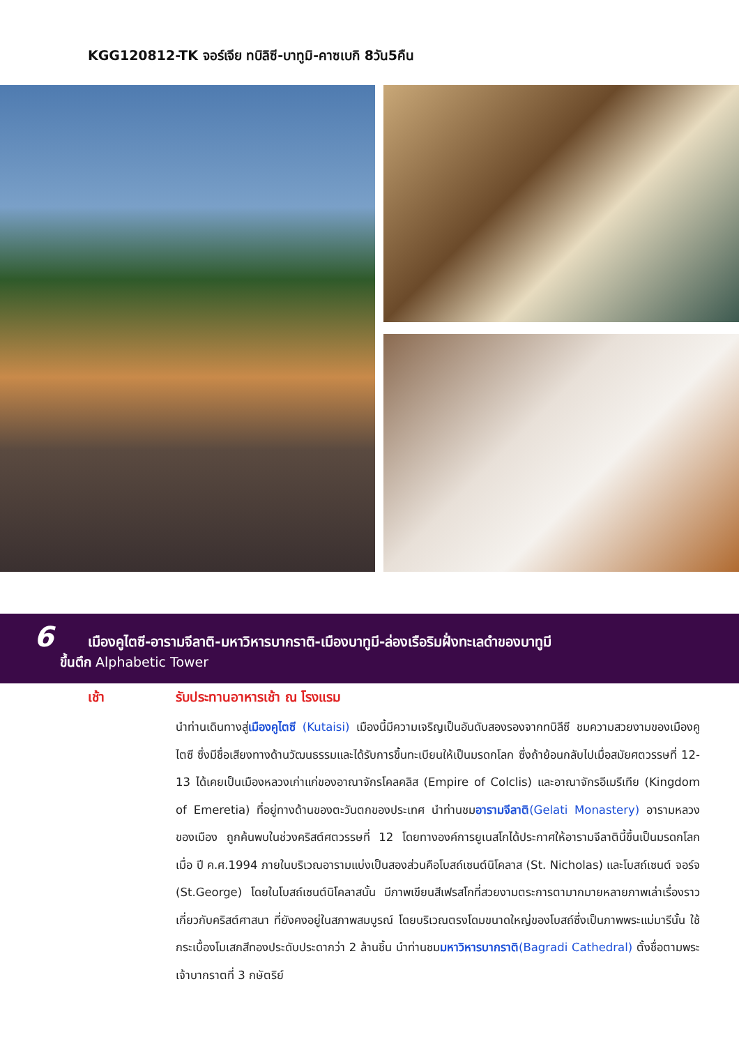KGG120812-TK จอร์เจีย ทบิลิซี-บาทูมิ-คาซเบกิ 8วัน5คืน
6 เมืองคูไตซี-อารามจีลาติ-มหาวิหารบากราติ-เมืองบาทูมี-ล่องเรือริมฝั่งทะเลดำของบาทูมี
ขึ้นตึก Alphabetic Tower
เช้า รับประทานอาหารเช้า ณ โรงแรม
นำท่านเดินทางสู่เมืองคูไตซี (Kutaisi) เมืองนี้มีความเจริญเป็นอันดับสองรองจากทบิลีซี ชมความสวยงามของเมืองคูไตซี ซึ่งมีชื่อเสียงทางด้านวัฒนธรรมและได้รับการขึ้นทะเบียนให้เป็นมรดกโลก ซึ่งถ้าย้อนกลับไปเมื่อสมัยศตวรรษที่ 12-13 ได้เคยเป็นเมืองหลวงเก่าแก่ของอาณาจักรโคลคลิส (Empire of Colclis) และอาณาจักรอีเมรีเทีย (Kingdom of Emeretia) ที่อยู่ทางด้านของตะวันตกของประเทศ นำท่านชมอารามจีลาติ(Gelati Monastery) อารามหลวงของเมือง ถูกค้นพบในช่วงคริสต์ศตวรรษที่ 12 โดยทางองค์การยูเนสโกได้ประกาศให้อารามจีลาตินี้ขึ้นเป็นมรดกโลกเมื่อ ปี ค.ศ.1994 ภายในบริเวณอารามแบ่งเป็นสองส่วนคือโบสถ์เซนต์นิโคลาส (St. Nicholas) และโบสถ์เซนต์ จอร์จ (St.George) โดยในโบสถ์เซนต์นิโคลาสนั้น มีภาพเขียนสีเฟรสโกที่สวยงามตระการตามากมายหลายภาพเล่าเรื่องราวเกี่ยวกับคริสต์ศาสนา ที่ยังคงอยู่ในสภาพสมบูรณ์ โดยบริเวณตรงโดมขนาดใหญ่ของโบสถ์ซึ่งเป็นภาพพระแม่มารีนั้น ใช้กระเบื้องโมเสกสีทองประดับประดากว่า 2 ล้านชิ้น นำท่านชมมหาวิหารบากราติ(Bagradi Cathedral) ตั้งชื่อตามพระเจ้าบากราตที่ 3 กษัตริย์